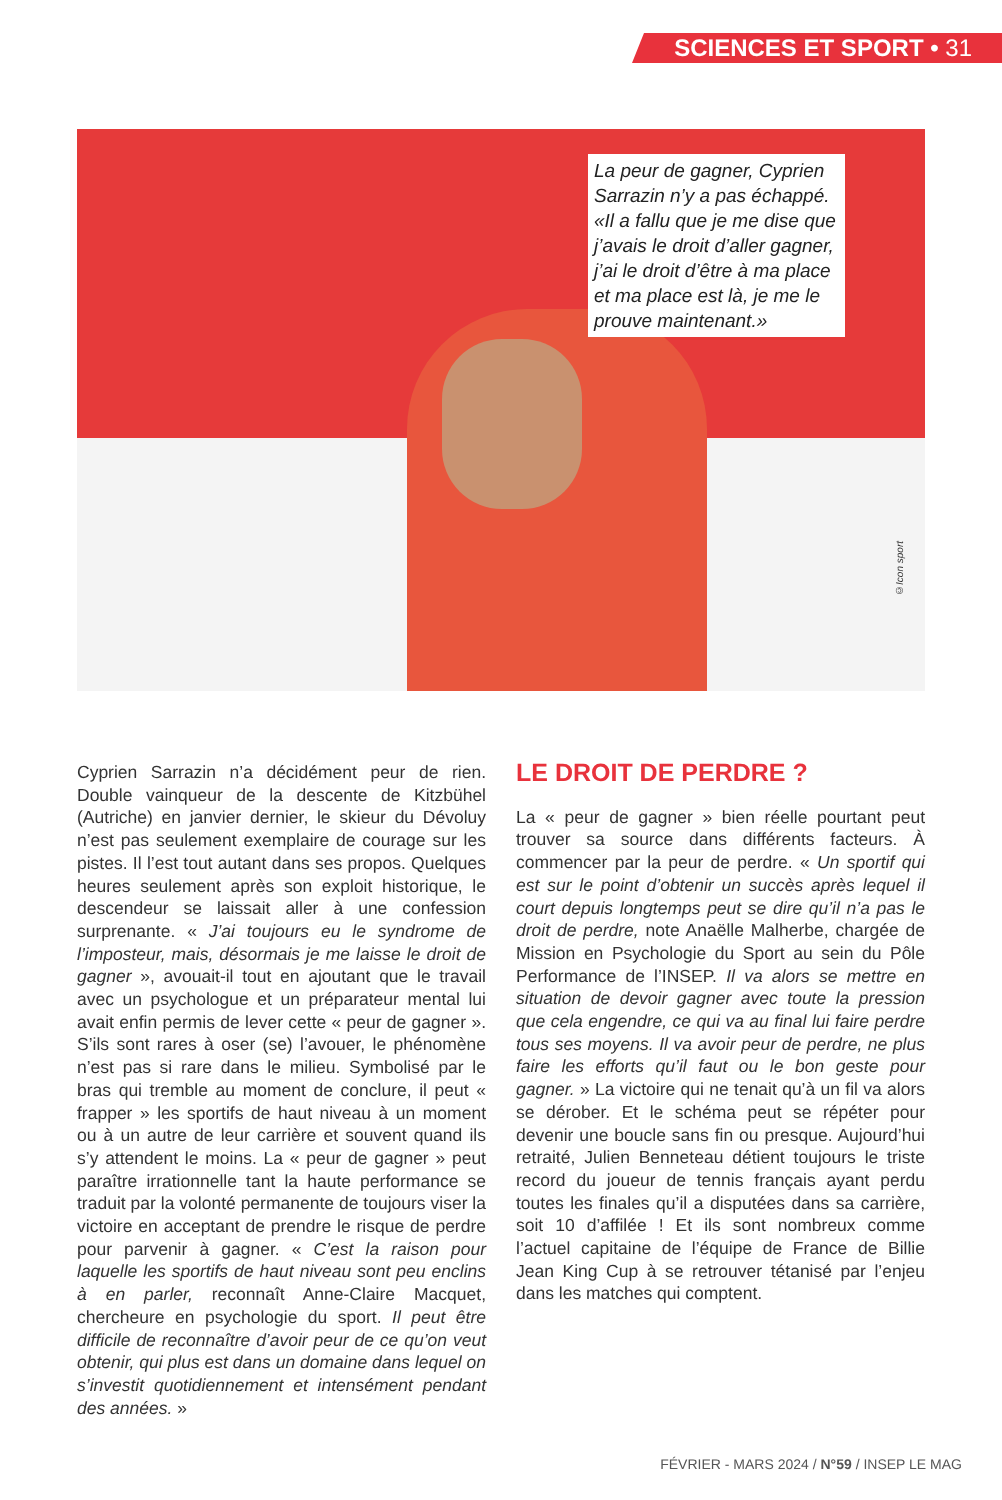SCIENCES ET SPORT • 31
La peur de gagner, Cyprien Sarrazin n’y a pas échappé. «Il a fallu que je me dise que j’avais le droit d’aller gagner, j’ai le droit d’être à ma place et ma place est là, je me le prouve maintenant.»
©Icon sport
Cyprien Sarrazin n’a décidément peur de rien. Double vainqueur de la descente de Kitzbühel (Autriche) en janvier dernier, le skieur du Dévoluy n’est pas seulement exemplaire de courage sur les pistes. Il l’est tout autant dans ses propos. Quelques heures seulement après son exploit historique, le descendeur se laissait aller à une confession surprenante. « J’ai toujours eu le syndrome de l’imposteur, mais, désormais je me laisse le droit de gagner », avouait-il tout en ajoutant que le travail avec un psychologue et un préparateur mental lui avait enfin permis de lever cette « peur de gagner ». S’ils sont rares à oser (se) l’avouer, le phénomène n’est pas si rare dans le milieu. Symbolisé par le bras qui tremble au moment de conclure, il peut « frapper » les sportifs de haut niveau à un moment ou à un autre de leur carrière et souvent quand ils s’y attendent le moins. La « peur de gagner » peut paraître irrationnelle tant la haute performance se traduit par la volonté permanente de toujours viser la victoire en acceptant de prendre le risque de perdre pour parvenir à gagner. « C’est la raison pour laquelle les sportifs de haut niveau sont peu enclins à en parler, reconnaît Anne-Claire Macquet, chercheure en psychologie du sport. Il peut être difficile de reconnaître d’avoir peur de ce qu’on veut obtenir, qui plus est dans un domaine dans lequel on s’investit quotidiennement et intensément pendant des années. »
LE DROIT DE PERDRE ?
La « peur de gagner » bien réelle pourtant peut trouver sa source dans différents facteurs. À commencer par la peur de perdre. « Un sportif qui est sur le point d’obtenir un succès après lequel il court depuis longtemps peut se dire qu’il n’a pas le droit de perdre, note Anaëlle Malherbe, chargée de Mission en Psychologie du Sport au sein du Pôle Performance de l’INSEP. Il va alors se mettre en situation de devoir gagner avec toute la pression que cela engendre, ce qui va au final lui faire perdre tous ses moyens. Il va avoir peur de perdre, ne plus faire les efforts qu’il faut ou le bon geste pour gagner. » La victoire qui ne tenait qu’à un fil va alors se dérober. Et le schéma peut se répéter pour devenir une boucle sans fin ou presque. Aujourd’hui retraité, Julien Benneteau détient toujours le triste record du joueur de tennis français ayant perdu toutes les finales qu’il a disputées dans sa carrière, soit 10 d’affilée ! Et ils sont nombreux comme l’actuel capitaine de l’équipe de France de Billie Jean King Cup à se retrouver tétanisé par l’enjeu dans les matches qui comptent.
FÉVRIER - MARS 2024 / N°59 / INSEP LE MAG